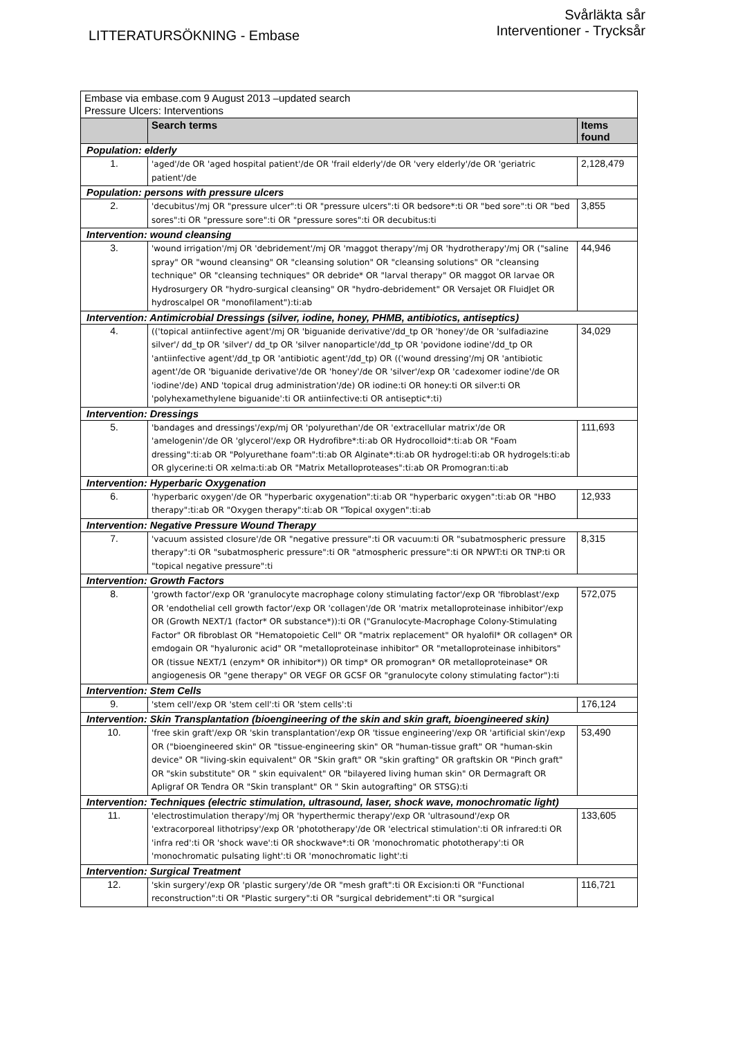LITTERATURSÖKNING - Embase
Svårläkta sår
Interventioner - Trycksår
| Embase via embase.com 9 August 2013 –updated search Pressure Ulcers: Interventions | | |
| | Search terms | Items found |
| Population: elderly | | |
| 1. | 'aged'/de OR 'aged hospital patient'/de OR 'frail elderly'/de OR 'very elderly'/de OR 'geriatric patient'/de | 2,128,479 |
| Population: persons with pressure ulcers | | |
| 2. | 'decubitus'/mj OR "pressure ulcer":ti OR "pressure ulcers":ti OR bedsore*:ti OR "bed sore":ti OR "bed sores":ti OR "pressure sore":ti OR "pressure sores":ti OR decubitus:ti | 3,855 |
| Intervention: wound cleansing | | |
| 3. | 'wound irrigation'/mj OR 'debridement'/mj OR 'maggot therapy'/mj OR 'hydrotherapy'/mj OR ("saline spray" OR "wound cleansing" OR "cleansing solution" OR "cleansing solutions" OR "cleansing technique" OR "cleansing techniques" OR debride* OR "larval therapy" OR maggot OR larvae OR Hydrosurgery OR "hydro-surgical cleansing" OR "hydro-debridement" OR Versajet OR FluidJet OR hydroscalpel OR "monofilament"):ti:ab | 44,946 |
| Intervention: Antimicrobial Dressings (silver, iodine, honey, PHMB, antibiotics, antiseptics) | | |
| 4. | (('topical antiinfective agent'/mj OR 'biguanide derivative'/dd_tp OR 'honey'/de OR 'sulfadiazine silver'/ dd_tp OR 'silver'/ dd_tp OR 'silver nanoparticle'/dd_tp OR 'povidone iodine'/dd_tp OR 'antiinfective agent'/dd_tp OR 'antibiotic agent'/dd_tp) OR (('wound dressing'/mj OR 'antibiotic agent'/de OR 'biguanide derivative'/de OR 'honey'/de OR 'silver'/exp OR 'cadexomer iodine'/de OR 'iodine'/de) AND 'topical drug administration'/de) OR iodine:ti OR honey:ti OR silver:ti OR 'polyhexamethylene biguanide':ti OR antiinfective:ti OR antiseptic*:ti) | 34,029 |
| Intervention: Dressings | | |
| 5. | 'bandages and dressings'/exp/mj OR 'polyurethan'/de OR 'extracellular matrix'/de OR 'amelogenin'/de OR 'glycerol'/exp OR Hydrofibre*:ti:ab OR Hydrocolloid*:ti:ab OR "Foam dressing":ti:ab OR "Polyurethane foam":ti:ab OR Alginate*:ti:ab OR hydrogel:ti:ab OR hydrogels:ti:ab OR glycerine:ti OR xelma:ti:ab OR "Matrix Metalloproteases":ti:ab OR Promogran:ti:ab | 111,693 |
| Intervention: Hyperbaric Oxygenation | | |
| 6. | 'hyperbaric oxygen'/de OR "hyperbaric oxygenation":ti:ab OR "hyperbaric oxygen":ti:ab OR "HBO therapy":ti:ab OR "Oxygen therapy":ti:ab OR "Topical oxygen":ti:ab | 12,933 |
| Intervention: Negative Pressure Wound Therapy | | |
| 7. | 'vacuum assisted closure'/de OR "negative pressure":ti OR vacuum:ti OR "subatmospheric pressure therapy":ti OR "subatmospheric pressure":ti OR "atmospheric pressure":ti OR NPWT:ti OR TNP:ti OR "topical negative pressure":ti | 8,315 |
| Intervention: Growth Factors | | |
| 8. | 'growth factor'/exp OR 'granulocyte macrophage colony stimulating factor'/exp OR 'fibroblast'/exp OR 'endothelial cell growth factor'/exp OR 'collagen'/de OR 'matrix metalloproteinase inhibitor'/exp OR (Growth NEXT/1 (factor* OR substance*)):ti OR ("Granulocyte-Macrophage Colony-Stimulating Factor" OR fibroblast OR "Hematopoietic Cell" OR "matrix replacement" OR hyalofil* OR collagen* OR emdogain OR "hyaluronic acid" OR "metalloproteinase inhibitor" OR "metalloproteinase inhibitors" OR (tissue NEXT/1 (enzym* OR inhibitor*)) OR timp* OR promogran* OR metalloproteinase* OR angiogenesis OR "gene therapy" OR VEGF OR GCSF OR "granulocyte colony stimulating factor"):ti | 572,075 |
| Intervention: Stem Cells | | |
| 9. | 'stem cell'/exp OR 'stem cell':ti OR 'stem cells':ti | 176,124 |
| Intervention: Skin Transplantation (bioengineering of the skin and skin graft, bioengineered skin) | | |
| 10. | 'free skin graft'/exp OR 'skin transplantation'/exp OR 'tissue engineering'/exp OR 'artificial skin'/exp OR ("bioengineered skin" OR "tissue-engineering skin" OR "human-tissue graft" OR "human-skin device" OR "living-skin equivalent" OR "Skin graft" OR "skin grafting" OR graftskin OR "Pinch graft" OR "skin substitute" OR " skin equivalent" OR "bilayered living human skin" OR Dermagraft OR Apligraf OR Tendra OR "Skin transplant" OR " Skin autografting" OR STSG):ti | 53,490 |
| Intervention: Techniques (electric stimulation, ultrasound, laser, shock wave, monochromatic light) | | |
| 11. | 'electrostimulation therapy'/mj OR 'hyperthermic therapy'/exp OR 'ultrasound'/exp OR 'extracorporeal lithotripsy'/exp OR 'phototherapy'/de OR 'electrical stimulation':ti OR infrared:ti OR 'infra red':ti OR 'shock wave':ti OR shockwave*:ti OR 'monochromatic phototherapy':ti OR 'monochromatic pulsating light':ti OR 'monochromatic light':ti | 133,605 |
| Intervention: Surgical Treatment | | |
| 12. | 'skin surgery'/exp OR 'plastic surgery'/de OR "mesh graft":ti OR Excision:ti OR "Functional reconstruction":ti OR "Plastic surgery":ti OR "surgical debridement":ti OR "surgical | 116,721 |